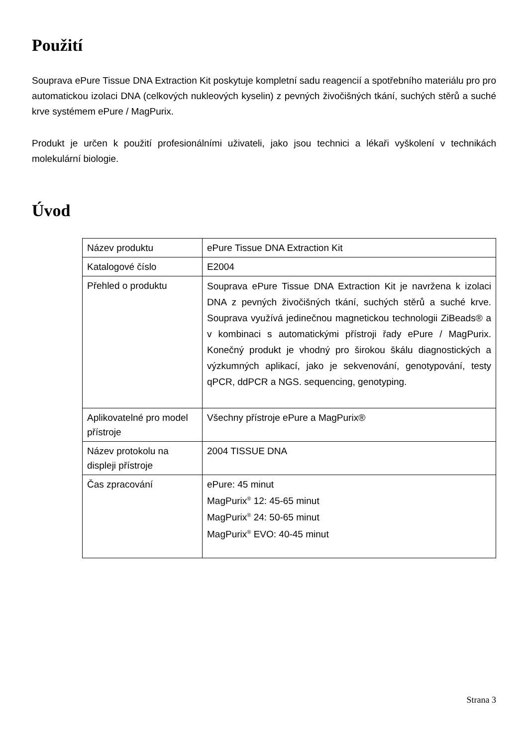Použití
Souprava ePure Tissue DNA Extraction Kit poskytuje kompletní sadu reagencií a spotřebního materiálu pro pro automatickou izolaci DNA (celkových nukleových kyselin) z pevných živočišných tkání, suchých stěrů a suché krve systémem ePure / MagPurix.
Produkt je určen k použití profesionálními uživateli, jako jsou technici a lékaři vyškolení v technikách molekulární biologie.
Úvod
| Název produktu | ePure Tissue DNA Extraction Kit |
| Katalogové číslo | E2004 |
| Přehled o produktu | Souprava ePure Tissue DNA Extraction Kit je navržena k izolaci DNA z pevných živočišných tkání, suchých stěrů a suché krve. Souprava využívá jedinečnou magnetickou technologii ZiBeads® a v kombinaci s automatickými přístroji řady ePure / MagPurix. Konečný produkt je vhodný pro širokou škálu diagnostických a výzkumných aplikací, jako je sekvenování, genotypování, testy qPCR, ddPCR a NGS. sequencing, genotyping. |
| Aplikovatelné pro model přístroje | Všechny přístroje ePure a MagPurix® |
| Název protokolu na displeji přístroje | 2004 TISSUE DNA |
| Čas zpracování | ePure: 45 minut MagPurix<sup>®</sup> 12: 45-65 minut MagPurix<sup>®</sup> 24: 50-65 minut MagPurix<sup>®</sup> EVO: 40-45 minut |
Strana 3